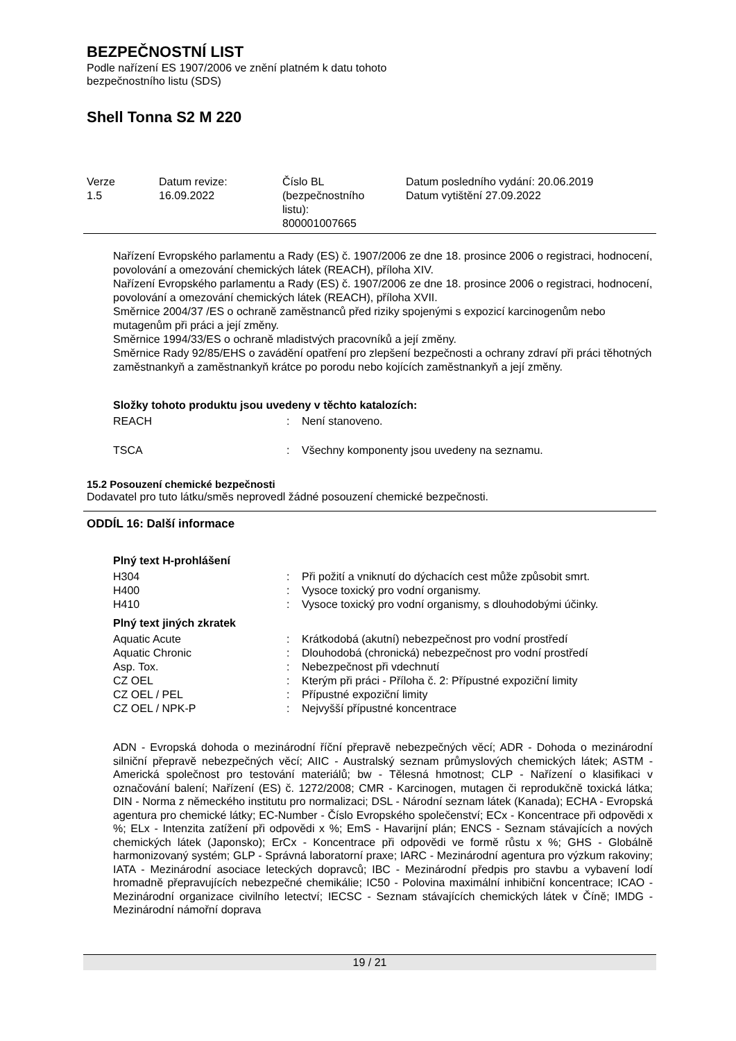BEZPEČNOSTNÍ LIST
Podle nařízení ES 1907/2006 ve znění platném k datu tohoto
bezpečnostního listu (SDS)
Shell Tonna S2 M 220
| Verze 1.5 | Datum revize: 16.09.2022 | Číslo BL (bezpečnostního listu): 800001007665 | Datum posledního vydání: 20.06.2019 Datum vytištění 27.09.2022 |
Nařízení Evropského parlamentu a Rady (ES) č. 1907/2006 ze dne 18. prosince 2006 o registraci, hodnocení, povolování a omezování chemických látek (REACH), příloha XIV.
Nařízení Evropského parlamentu a Rady (ES) č. 1907/2006 ze dne 18. prosince 2006 o registraci, hodnocení, povolování a omezování chemických látek (REACH), příloha XVII.
Směrnice 2004/37 /ES o ochraně zaměstnanců před riziky spojenými s expozicí karcinogenům nebo mutagenům při práci a její změny.
Směrnice 1994/33/ES o ochraně mladistvých pracovníků a její změny.
Směrnice Rady 92/85/EHS o zavádění opatření pro zlepšení bezpečnosti a ochrany zdraví při práci těhotných zaměstnankyň a zaměstnankyň krátce po porodu nebo kojících zaměstnankyň a její změny.
Složky tohoto produktu jsou uvedeny v těchto katalozích:
| REACH | : | Není stanoveno. |
| TSCA | : | Všechny komponenty jsou uvedeny na seznamu. |
15.2 Posouzení chemické bezpečnosti
Dodavatel pro tuto látku/směs neprovedl žádné posouzení chemické bezpečnosti.
ODDÍL 16: Další informace
Plný text H-prohlášení
| H304 | : | Při požití a vniknutí do dýchacích cest může způsobit smrt. |
| H400 | : | Vysoce toxický pro vodní organismy. |
| H410 | : | Vysoce toxický pro vodní organismy, s dlouhodobými účinky. |
Plný text jiných zkratek
| Aquatic Acute | : | Krátkodobá (akutní) nebezpečnost pro vodní prostředí |
| Aquatic Chronic | : | Dlouhodobá (chronická) nebezpečnost pro vodní prostředí |
| Asp. Tox. | : | Nebezpečnost při vdechnutí |
| CZ OEL | : | Kterým při práci - Příloha č. 2: Přípustné expoziční limity |
| CZ OEL / PEL | : | Přípustné expoziční limity |
| CZ OEL / NPK-P | : | Nejvyšší přípustné koncentrace |
ADN - Evropská dohoda o mezinárodní říční přepravě nebezpečných věcí; ADR - Dohoda o mezinárodní silniční přepravě nebezpečných věcí; AIIC - Australský seznam průmyslových chemických látek; ASTM - Americká společnost pro testování materiálů; bw - Tělesná hmotnost; CLP - Nařízení o klasifikaci v označování balení; Nařízení (ES) č. 1272/2008; CMR - Karcinogen, mutagen či reprodukčně toxická látka; DIN - Norma z německého institutu pro normalizaci; DSL - Národní seznam látek (Kanada); ECHA - Evropská agentura pro chemické látky; EC-Number - Číslo Evropského společenství; ECx - Koncentrace při odpovědi x %; ELx - Intenzita zatížení při odpovědi x %; EmS - Havarijní plán; ENCS - Seznam stávajících a nových chemických látek (Japonsko); ErCx - Koncentrace při odpovědi ve formě růstu x %; GHS - Globálně harmonizovaný systém; GLP - Správná laboratorní praxe; IARC - Mezinárodní agentura pro výzkum rakoviny; IATA - Mezinárodní asociace leteckých dopravců; IBC - Mezinárodní předpis pro stavbu a vybavení lodí hromadně přepravujících nebezpečné chemikálie; IC50 - Polovina maximální inhibiční koncentrace; ICAO - Mezinárodní organizace civilního letectví; IECSC - Seznam stávajících chemických látek v Číně; IMDG - Mezinárodní námořní doprava
19 / 21